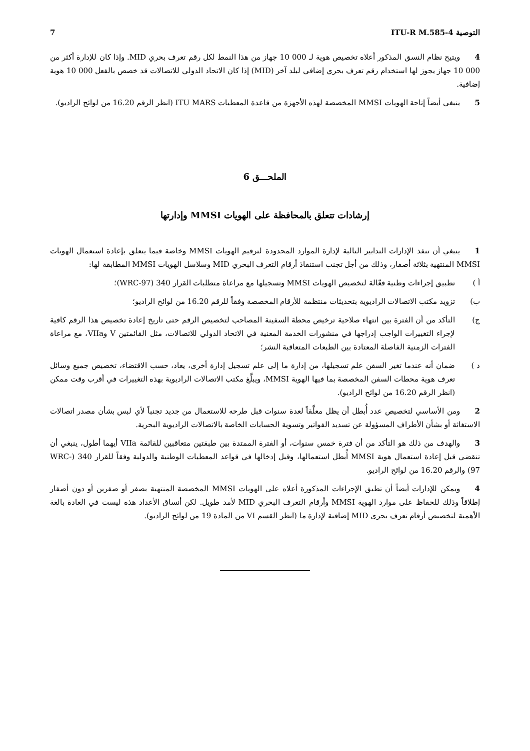التوصية ITU-R M.585-4 7
4 ويتيح نظام النسق المذكور أعلاه تخصيص هوية لـ 000 10 جهاز من هذا النمط لكل رقم تعرف بحري MID. وإذا كان للإدارة أكثر من 000 10 جهاز يجوز لها استخدام رقم تعرف بحري إضافي لبلد آخر (MID) إذا كان الاتحاد الدولي للاتصالات قد خصص بالفعل 000 10 هوية إضافية.
5 ينبغي أيضاً إتاحة الهويات MMSI المخصصة لهذه الأجهزة من قاعدة المعطيات ITU MARS (انظر الرقم 16.20 من لوائح الراديو).
الملحـــق 6
إرشادات تتعلق بالمحافظة على الهويات MMSI وإدارتها
1 ينبغي أن تنفذ الإدارات التدابير التالية لإدارة الموارد المحدودة لترقيم الهويات MMSI وخاصة فيما يتعلق بإعادة استعمال الهويات MMSI المنتهية بثلاثة أصفار، وذلك من أجل تجنب استنفاذ أرقام التعرف البحري MID وسلاسل الهويات MMSI المطابقة لها:
أ ) تطبيق إجراءات وطنية فعّالة لتخصيص الهويات MMSI وتسجيلها مع مراعاة متطلبات القرار 340 (WRC-97)؛
ب) تزويد مكتب الاتصالات الراديوية بتحديثات منتظمة للأرقام المخصصة وفقاً للرقم 16.20 من لوائح الراديو؛
ج) التأكد من أن الفترة بين انتهاء صلاحية ترخيص محطة السفينة المصاحب لتخصيص الرقم حتى تاريخ إعادة تخصيص هذا الرقم كافية لإجراء التغييرات الواجب إدراجها في منشورات الخدمة المعنية في الاتحاد الدولي للاتصالات، مثل القائمتين V وVIIa، مع مراعاة الفترات الزمنية الفاصلة المعتادة بين الطبعات المتعاقبة النشر؛
د ) ضمان أنه عندما تغير السفن علم تسجيلها، من إدارة ما إلى علم تسجيل إدارة أخرى، يعاد، حسب الاقتضاء، تخصيص جميع وسائل تعرف هوية محطات السفن المخصصة بما فيها الهوية MMSI، ويبلَّغ مكتب الاتصالات الراديوية بهذه التغييرات في أقرب وقت ممكن (انظر الرقم 16.20 من لوائح الراديو).
2 ومن الأساسي لتخصيص عدد أُبطل أن يظل معلَّقاً لعدة سنوات قبل طرحه للاستعمال من جديد تجنباً لأي لبس بشأن مصدر اتصالات الاستغاثة أو بشأن الأطراف المسؤولة عن تسديد الفواتير وتسوية الحسابات الخاصة بالاتصالات الراديوية البحرية.
3 والهدف من ذلك هو التأكد من أن فترة خمس سنوات، أو الفترة الممتدة بين طبقتين متعاقبين للقائمة VIIa أيهما أطول، ينبغي أن تنقضي قبل إعادة استعمال هوية MMSI أُبطل استعمالها، وقبل إدخالها في قواعد المعطيات الوطنية والدولية وفقاً للقرار 340 (WRC-97) والرقم 16.20 من لوائح الراديو.
4 ويمكن للإدارات أيضاً أن تطبق الإجراءات المذكورة أعلاه على الهويات MMSI المخصصة المنتهية بصفر أو صفرين أو دون أصفار إطلاقاً وذلك للحفاظ على موارد الهوية MMSI وأرقام التعرف البحري MID لأمد طويل. لكن أنساق الأعداد هذه ليست في العادة بالغة الأهمية لتخصيص أرقام تعرف بحري MID إضافية لإدارة ما (انظر القسم VI من المادة 19 من لوائح الراديو).